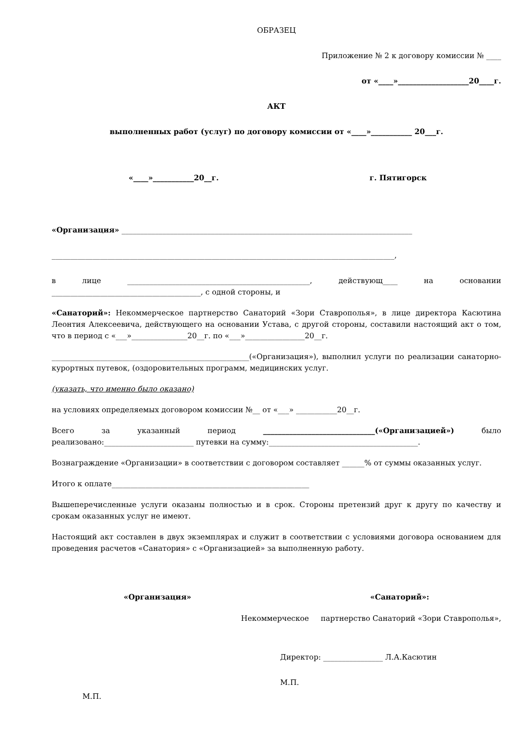ОБРАЗЕЦ
Приложение № 2 к договору комиссии № ____
от «____»___________________20____г.
АКТ
выполненных работ (услуг) по договору комиссии от «____»___________ 20___г.
«____»___________20__г. г. Пятигорск
«Организация» ______________________________________________________________________________
____________________________________________________________________________________________,
в лице _________________________________________________, действующ____ на основании ________________________________________, с одной стороны, и
«Санаторий»: Некоммерческое партнерство Санаторий «Зори Ставрополья», в лице директора Касютина Леонтия Алексеевича, действующего на основании Устава, с другой стороны, составили настоящий акт о том, что в период с «___»_______________20__г. по «___»________________20__г.
_____________________________________________________(«Организация»), выполнил услуги по реализации санаторно-курортных путевок, (оздоровительных программ, медицинских услуг.
(указать, что именно было оказано)
на условиях определяемых договором комиссии №__ от «___» ___________20__г.
Всего за указанный период ______________________________(«Организацией») было реализовано:________________________ путевки на сумму:________________________________________.
Вознаграждение «Организации» в соответствии с договором составляет ______% от суммы оказанных услуг.
Итого к оплате_____________________________________________________
Вышеперечисленные услуги оказаны полностью и в срок. Стороны претензий друг к другу по качеству и срокам оказанных услуг не имеют.
Настоящий акт составлен в двух экземплярах и служит в соответствии с условиями договора основанием для проведения расчетов «Санатория» с «Организацией» за выполненную работу.
«Организация» «Санаторий»:
Некоммерческое партнерство Санаторий «Зори Ставрополья»,
Директор: ________________ Л.А.Касютин
М.П.
М.П.